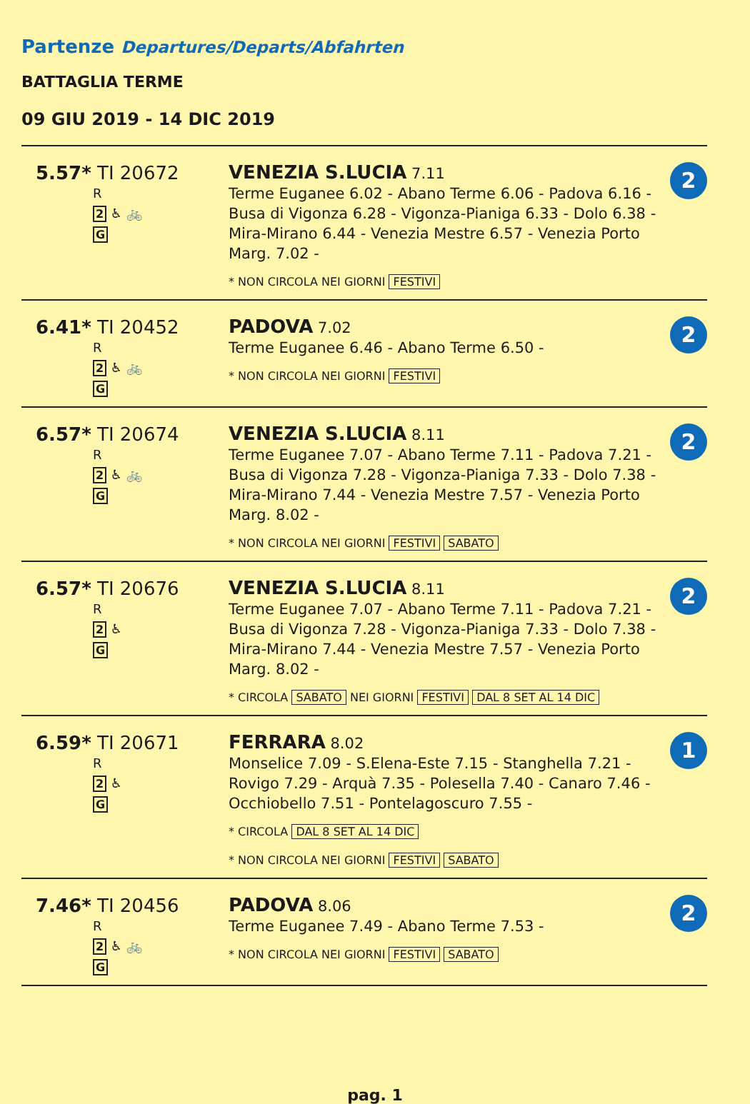Partenze Departures/Departs/Abfahrten
BATTAGLIA TERME
09 GIU 2019 - 14 DIC 2019
| 5.57* TI 20672 R 2 ♿ 🚲 G | VENEZIA S.LUCIA 7.11 Terme Euganee 6.02 - Abano Terme 6.06 - Padova 6.16 - Busa di Vigonza 6.28 - Vigonza-Pianiga 6.33 - Dolo 6.38 - Mira-Mirano 6.44 - Venezia Mestre 6.57 - Venezia Porto Marg. 7.02 - * NON CIRCOLA NEI GIORNI FESTIVI | 2 |
| 6.41* TI 20452 R 2 ♿ 🚲 G | PADOVA 7.02 Terme Euganee 6.46 - Abano Terme 6.50 - * NON CIRCOLA NEI GIORNI FESTIVI | 2 |
| 6.57* TI 20674 R 2 ♿ 🚲 G | VENEZIA S.LUCIA 8.11 Terme Euganee 7.07 - Abano Terme 7.11 - Padova 7.21 - Busa di Vigonza 7.28 - Vigonza-Pianiga 7.33 - Dolo 7.38 - Mira-Mirano 7.44 - Venezia Mestre 7.57 - Venezia Porto Marg. 8.02 - * NON CIRCOLA NEI GIORNI FESTIVI SABATO | 2 |
| 6.57* TI 20676 R 2 ♿ G | VENEZIA S.LUCIA 8.11 Terme Euganee 7.07 - Abano Terme 7.11 - Padova 7.21 - Busa di Vigonza 7.28 - Vigonza-Pianiga 7.33 - Dolo 7.38 - Mira-Mirano 7.44 - Venezia Mestre 7.57 - Venezia Porto Marg. 8.02 - * CIRCOLA SABATO NEI GIORNI FESTIVI DAL 8 SET AL 14 DIC | 2 |
| 6.59* TI 20671 R 2 ♿ G | FERRARA 8.02 Monselice 7.09 - S.Elena-Este 7.15 - Stanghella 7.21 - Rovigo 7.29 - Arquà 7.35 - Polesella 7.40 - Canaro 7.46 - Occhiobello 7.51 - Pontelagoscuro 7.55 - * CIRCOLA DAL 8 SET AL 14 DIC * NON CIRCOLA NEI GIORNI FESTIVI SABATO | 1 |
| 7.46* TI 20456 R 2 ♿ 🚲 G | PADOVA 8.06 Terme Euganee 7.49 - Abano Terme 7.53 - * NON CIRCOLA NEI GIORNI FESTIVI SABATO | 2 |
pag. 1